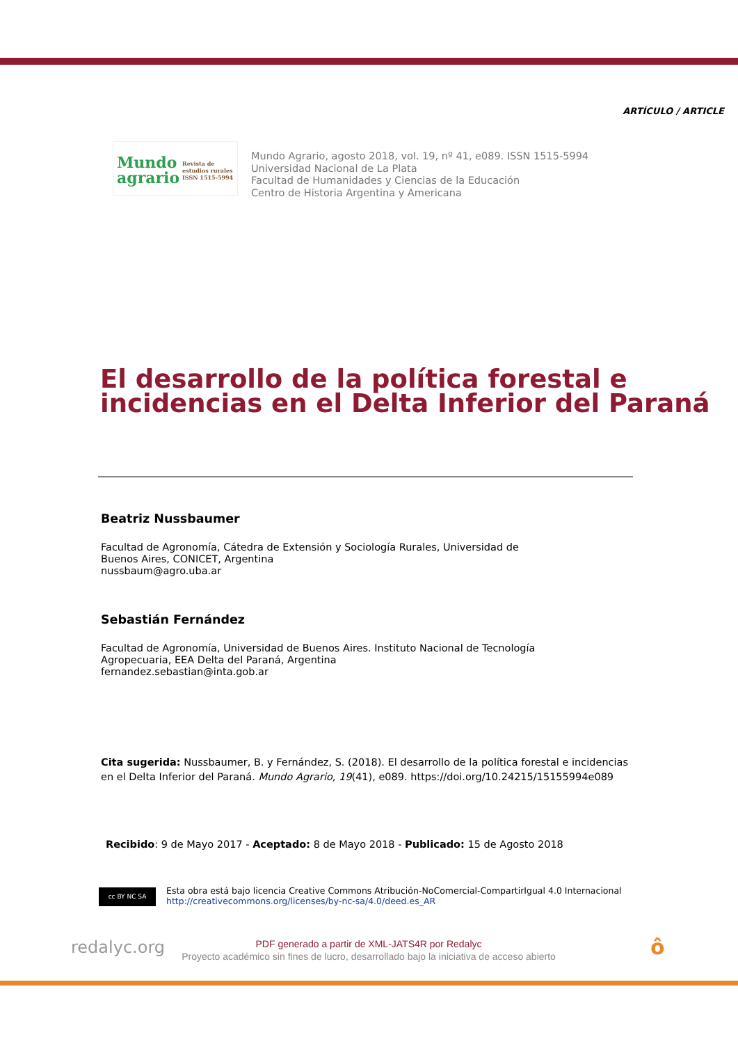ARTÍCULO / ARTICLE
Mundo
agrario
Revista de
estudios rurales
ISSN 1515-5994
Mundo Agrario, agosto 2018, vol. 19, nº 41, e089. ISSN 1515-5994
Universidad Nacional de La Plata
Facultad de Humanidades y Ciencias de la Educación
Centro de Historia Argentina y Americana
El desarrollo de la política forestal e incidencias en el Delta Inferior del Paraná
Beatriz Nussbaumer
Facultad de Agronomía, Cátedra de Extensión y Sociología Rurales, Universidad de
Buenos Aires, CONICET, Argentina
nussbaum@agro.uba.ar
Sebastián Fernández
Facultad de Agronomía, Universidad de Buenos Aires. Instituto Nacional de Tecnología
Agropecuaria, EEA Delta del Paraná, Argentina
fernandez.sebastian@inta.gob.ar
Cita sugerida: Nussbaumer, B. y Fernández, S. (2018). El desarrollo de la política forestal e incidencias en el Delta Inferior del Paraná. Mundo Agrario, 19(41), e089. https://doi.org/10.24215/15155994e089
Recibido: 9 de Mayo 2017 - Aceptado: 8 de Mayo 2018 - Publicado: 15 de Agosto 2018
cc BY NC SA
Esta obra está bajo licencia Creative Commons Atribución-NoComercial-CompartirIgual 4.0 Internacional
http://creativecommons.org/licenses/by-nc-sa/4.0/deed.es_AR
redalyc.org
PDF generado a partir de XML-JATS4R por Redalyc
Proyecto académico sin fines de lucro, desarrollado bajo la iniciativa de acceso abierto
ô